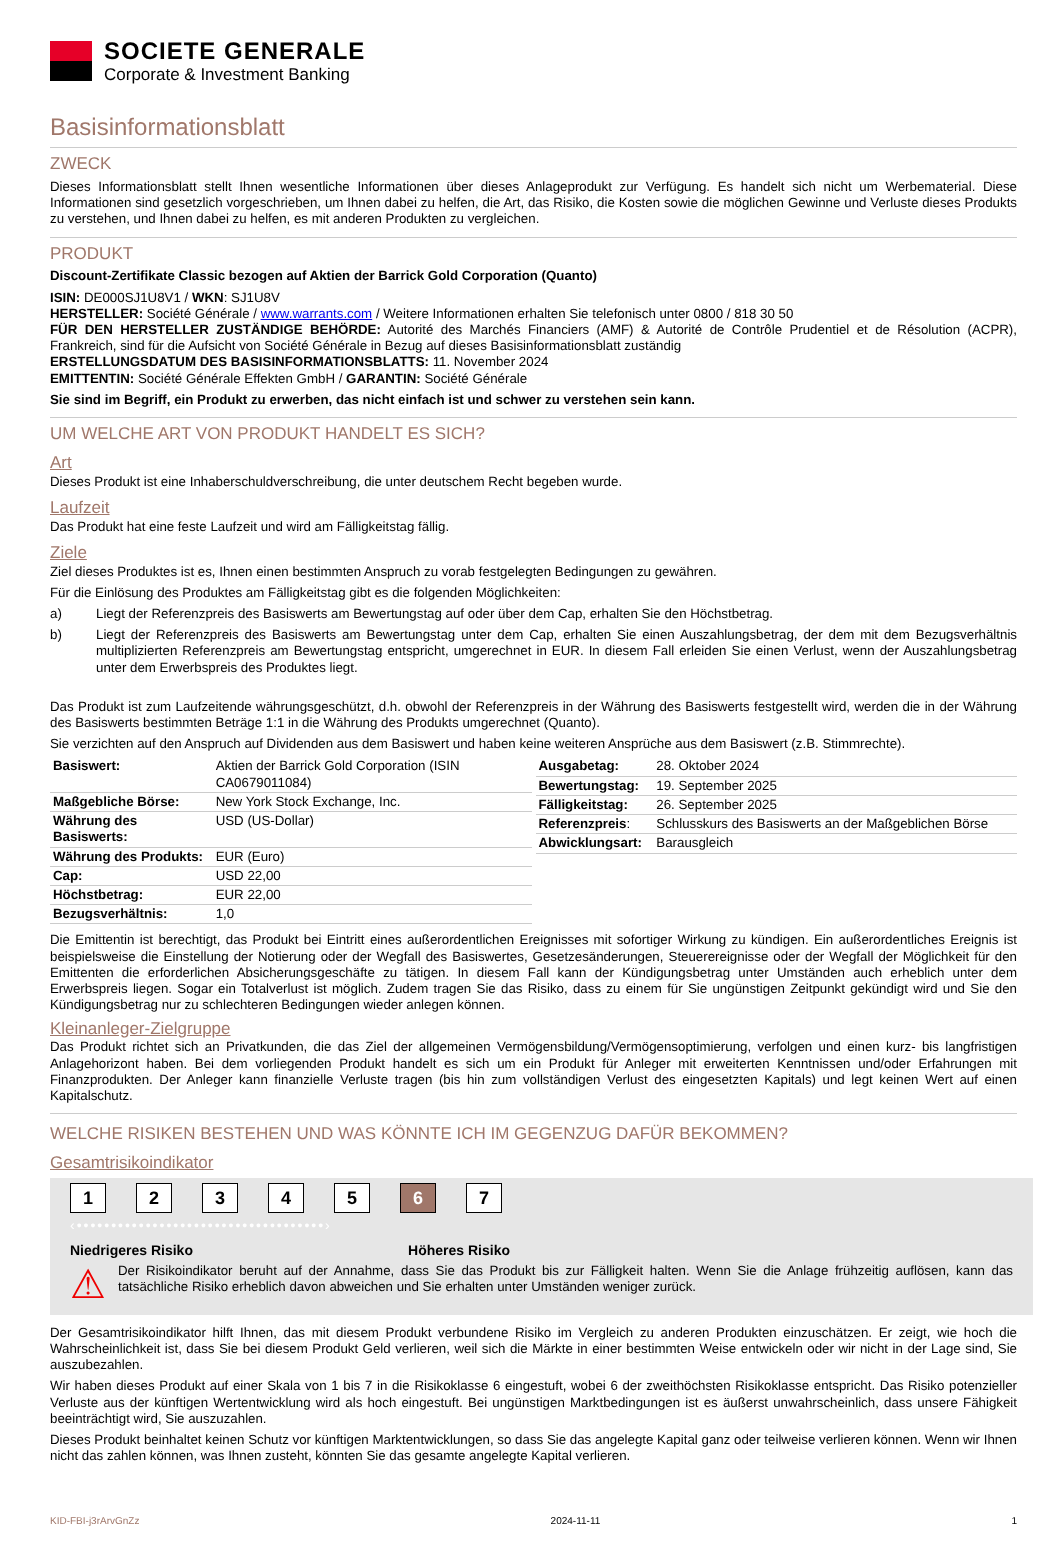SOCIETE GENERALE
Corporate & Investment Banking
Basisinformationsblatt
ZWECK
Dieses Informationsblatt stellt Ihnen wesentliche Informationen über dieses Anlageprodukt zur Verfügung. Es handelt sich nicht um Werbematerial. Diese Informationen sind gesetzlich vorgeschrieben, um Ihnen dabei zu helfen, die Art, das Risiko, die Kosten sowie die möglichen Gewinne und Verluste dieses Produkts zu verstehen, und Ihnen dabei zu helfen, es mit anderen Produkten zu vergleichen.
PRODUKT
Discount-Zertifikate Classic bezogen auf Aktien der Barrick Gold Corporation (Quanto)
ISIN: DE000SJ1U8V1 / WKN: SJ1U8V
HERSTELLER: Société Générale / www.warrants.com / Weitere Informationen erhalten Sie telefonisch unter 0800 / 818 30 50
FÜR DEN HERSTELLER ZUSTÄNDIGE BEHÖRDE: Autorité des Marchés Financiers (AMF) & Autorité de Contrôle Prudentiel et de Résolution (ACPR), Frankreich, sind für die Aufsicht von Société Générale in Bezug auf dieses Basisinformationsblatt zuständig
ERSTELLUNGSDATUM DES BASISINFORMATIONSBLATTS: 11. November 2024
EMITTENTIN: Société Générale Effekten GmbH / GARANTIN: Société Générale
Sie sind im Begriff, ein Produkt zu erwerben, das nicht einfach ist und schwer zu verstehen sein kann.
UM WELCHE ART VON PRODUKT HANDELT ES SICH?
Art
Dieses Produkt ist eine Inhaberschuldverschreibung, die unter deutschem Recht begeben wurde.
Laufzeit
Das Produkt hat eine feste Laufzeit und wird am Fälligkeitstag fällig.
Ziele
Ziel dieses Produktes ist es, Ihnen einen bestimmten Anspruch zu vorab festgelegten Bedingungen zu gewähren.
Für die Einlösung des Produktes am Fälligkeitstag gibt es die folgenden Möglichkeiten:
a) Liegt der Referenzpreis des Basiswerts am Bewertungstag auf oder über dem Cap, erhalten Sie den Höchstbetrag.
b) Liegt der Referenzpreis des Basiswerts am Bewertungstag unter dem Cap, erhalten Sie einen Auszahlungsbetrag, der dem mit dem Bezugsverhältnis multiplizierten Referenzpreis am Bewertungstag entspricht, umgerechnet in EUR. In diesem Fall erleiden Sie einen Verlust, wenn der Auszahlungsbetrag unter dem Erwerbspreis des Produktes liegt.
Das Produkt ist zum Laufzeitende währungsgeschützt, d.h. obwohl der Referenzpreis in der Währung des Basiswerts festgestellt wird, werden die in der Währung des Basiswerts bestimmten Beträge 1:1 in die Währung des Produkts umgerechnet (Quanto).
Sie verzichten auf den Anspruch auf Dividenden aus dem Basiswert und haben keine weiteren Ansprüche aus dem Basiswert (z.B. Stimmrechte).
| Basiswert: | Aktien der Barrick Gold Corporation (ISIN CA0679011084) |
| Maßgebliche Börse: | New York Stock Exchange, Inc. |
| Währung des Basiswerts: | USD (US-Dollar) |
| Währung des Produkts: | EUR (Euro) |
| Cap: | USD 22,00 |
| Höchstbetrag: | EUR 22,00 |
| Bezugsverhältnis: | 1,0 |
| Ausgabetag: | 28. Oktober 2024 |
| Bewertungstag: | 19. September 2025 |
| Fälligkeitstag: | 26. September 2025 |
| Referenzpreis : | Schlusskurs des Basiswerts an der Maßgeblichen Börse |
| Abwicklungsart: | Barausgleich |
Die Emittentin ist berechtigt, das Produkt bei Eintritt eines außerordentlichen Ereignisses mit sofortiger Wirkung zu kündigen. Ein außerordentliches Ereignis ist beispielsweise die Einstellung der Notierung oder der Wegfall des Basiswertes, Gesetzesänderungen, Steuerereignisse oder der Wegfall der Möglichkeit für den Emittenten die erforderlichen Absicherungsgeschäfte zu tätigen. In diesem Fall kann der Kündigungsbetrag unter Umständen auch erheblich unter dem Erwerbspreis liegen. Sogar ein Totalverlust ist möglich. Zudem tragen Sie das Risiko, dass zu einem für Sie ungünstigen Zeitpunkt gekündigt wird und Sie den Kündigungsbetrag nur zu schlechteren Bedingungen wieder anlegen können.
Kleinanleger-Zielgruppe
Das Produkt richtet sich an Privatkunden, die das Ziel der allgemeinen Vermögensbildung/Vermögensoptimierung, verfolgen und einen kurz- bis langfristigen Anlagehorizont haben. Bei dem vorliegenden Produkt handelt es sich um ein Produkt für Anleger mit erweiterten Kenntnissen und/oder Erfahrungen mit Finanzprodukten. Der Anleger kann finanzielle Verluste tragen (bis hin zum vollständigen Verlust des eingesetzten Kapitals) und legt keinen Wert auf einen Kapitalschutz.
WELCHE RISIKEN BESTEHEN UND WAS KÖNNTE ICH IM GEGENZUG DAFÜR BEKOMMEN?
Gesamtrisikoindikator
1234567
‹••••••••••••••••••••••••••••••••••••›
Niedrigeres Risiko Höheres Risiko
⚠
Der Risikoindikator beruht auf der Annahme, dass Sie das Produkt bis zur Fälligkeit halten. Wenn Sie die Anlage frühzeitig auflösen, kann das tatsächliche Risiko erheblich davon abweichen und Sie erhalten unter Umständen weniger zurück.
Der Gesamtrisikoindikator hilft Ihnen, das mit diesem Produkt verbundene Risiko im Vergleich zu anderen Produkten einzuschätzen. Er zeigt, wie hoch die Wahrscheinlichkeit ist, dass Sie bei diesem Produkt Geld verlieren, weil sich die Märkte in einer bestimmten Weise entwickeln oder wir nicht in der Lage sind, Sie auszubezahlen.
Wir haben dieses Produkt auf einer Skala von 1 bis 7 in die Risikoklasse 6 eingestuft, wobei 6 der zweithöchsten Risikoklasse entspricht. Das Risiko potenzieller Verluste aus der künftigen Wertentwicklung wird als hoch eingestuft. Bei ungünstigen Marktbedingungen ist es äußerst unwahrscheinlich, dass unsere Fähigkeit beeinträchtigt wird, Sie auszuzahlen.
Dieses Produkt beinhaltet keinen Schutz vor künftigen Marktentwicklungen, so dass Sie das angelegte Kapital ganz oder teilweise verlieren können. Wenn wir Ihnen nicht das zahlen können, was Ihnen zusteht, könnten Sie das gesamte angelegte Kapital verlieren.
KID-FBI-j3rArvGnZz 2024-11-11 1